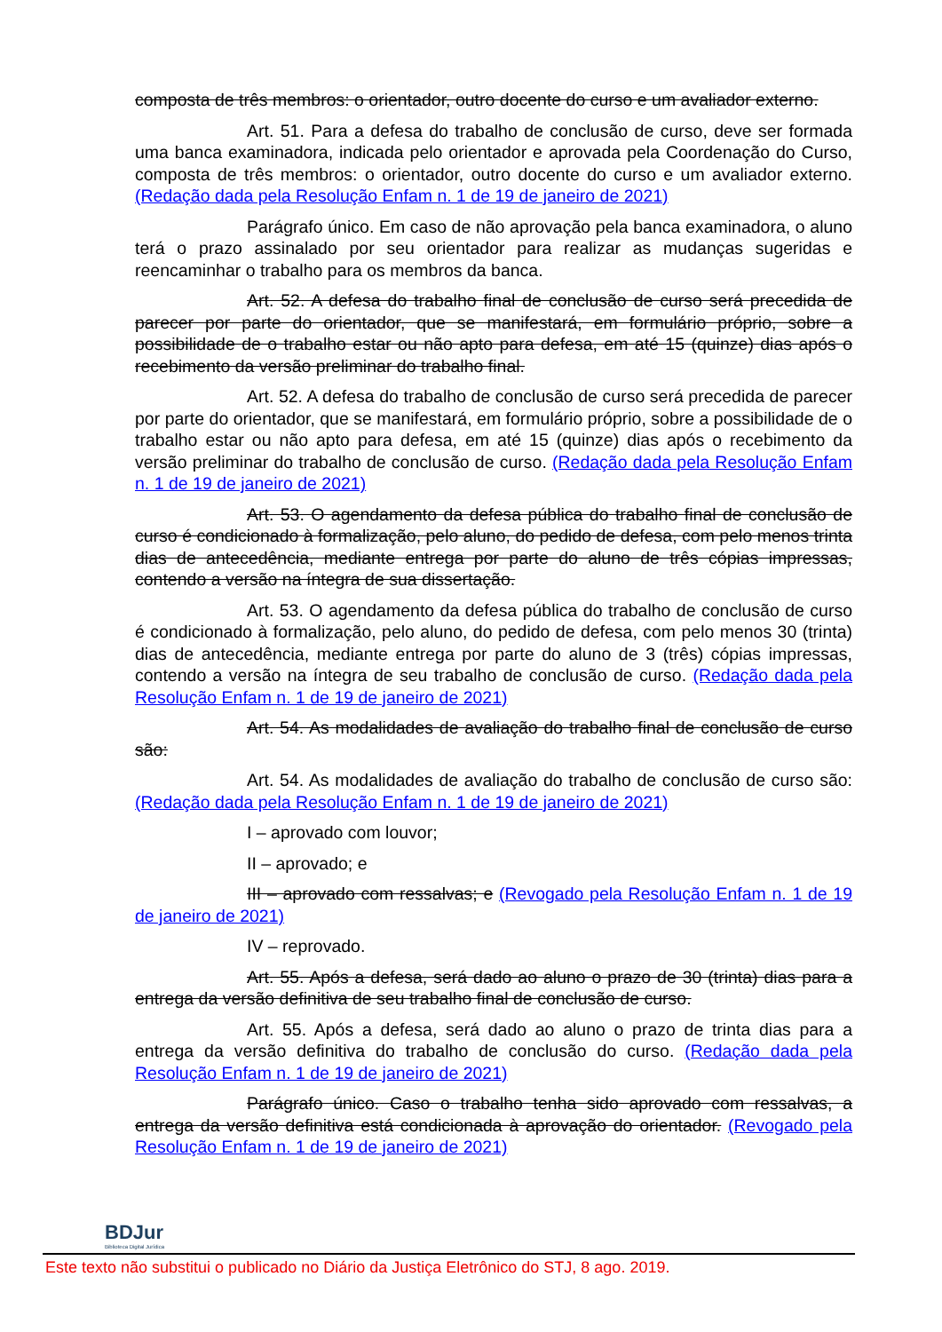composta de três membros: o orientador, outro docente do curso e um avaliador externo.
Art. 51. Para a defesa do trabalho de conclusão de curso, deve ser formada uma banca examinadora, indicada pelo orientador e aprovada pela Coordenação do Curso, composta de três membros: o orientador, outro docente do curso e um avaliador externo. (Redação dada pela Resolução Enfam n. 1 de 19 de janeiro de 2021)
Parágrafo único. Em caso de não aprovação pela banca examinadora, o aluno terá o prazo assinalado por seu orientador para realizar as mudanças sugeridas e reencaminhar o trabalho para os membros da banca.
Art. 52. A defesa do trabalho final de conclusão de curso será precedida de parecer por parte do orientador, que se manifestará, em formulário próprio, sobre a possibilidade de o trabalho estar ou não apto para defesa, em até 15 (quinze) dias após o recebimento da versão preliminar do trabalho final.
Art. 52. A defesa do trabalho de conclusão de curso será precedida de parecer por parte do orientador, que se manifestará, em formulário próprio, sobre a possibilidade de o trabalho estar ou não apto para defesa, em até 15 (quinze) dias após o recebimento da versão preliminar do trabalho de conclusão de curso. (Redação dada pela Resolução Enfam n. 1 de 19 de janeiro de 2021)
Art. 53. O agendamento da defesa pública do trabalho final de conclusão de curso é condicionado à formalização, pelo aluno, do pedido de defesa, com pelo menos trinta dias de antecedência, mediante entrega por parte do aluno de três cópias impressas, contendo a versão na íntegra de sua dissertação.
Art. 53. O agendamento da defesa pública do trabalho de conclusão de curso é condicionado à formalização, pelo aluno, do pedido de defesa, com pelo menos 30 (trinta) dias de antecedência, mediante entrega por parte do aluno de 3 (três) cópias impressas, contendo a versão na íntegra de seu trabalho de conclusão de curso. (Redação dada pela Resolução Enfam n. 1 de 19 de janeiro de 2021)
Art. 54. As modalidades de avaliação do trabalho final de conclusão de curso são:
Art. 54. As modalidades de avaliação do trabalho de conclusão de curso são: (Redação dada pela Resolução Enfam n. 1 de 19 de janeiro de 2021)
I – aprovado com louvor;
II – aprovado; e
III – aprovado com ressalvas; e (Revogado pela Resolução Enfam n. 1 de 19 de janeiro de 2021)
IV – reprovado.
Art. 55. Após a defesa, será dado ao aluno o prazo de 30 (trinta) dias para a entrega da versão definitiva de seu trabalho final de conclusão de curso.
Art. 55. Após a defesa, será dado ao aluno o prazo de trinta dias para a entrega da versão definitiva do trabalho de conclusão do curso. (Redação dada pela Resolução Enfam n. 1 de 19 de janeiro de 2021)
Parágrafo único. Caso o trabalho tenha sido aprovado com ressalvas, a entrega da versão definitiva está condicionada à aprovação do orientador. (Revogado pela Resolução Enfam n. 1 de 19 de janeiro de 2021)
BDJur
Biblioteca Digital Jurídica
Este texto não substitui o publicado no Diário da Justiça Eletrônico do STJ, 8 ago. 2019.